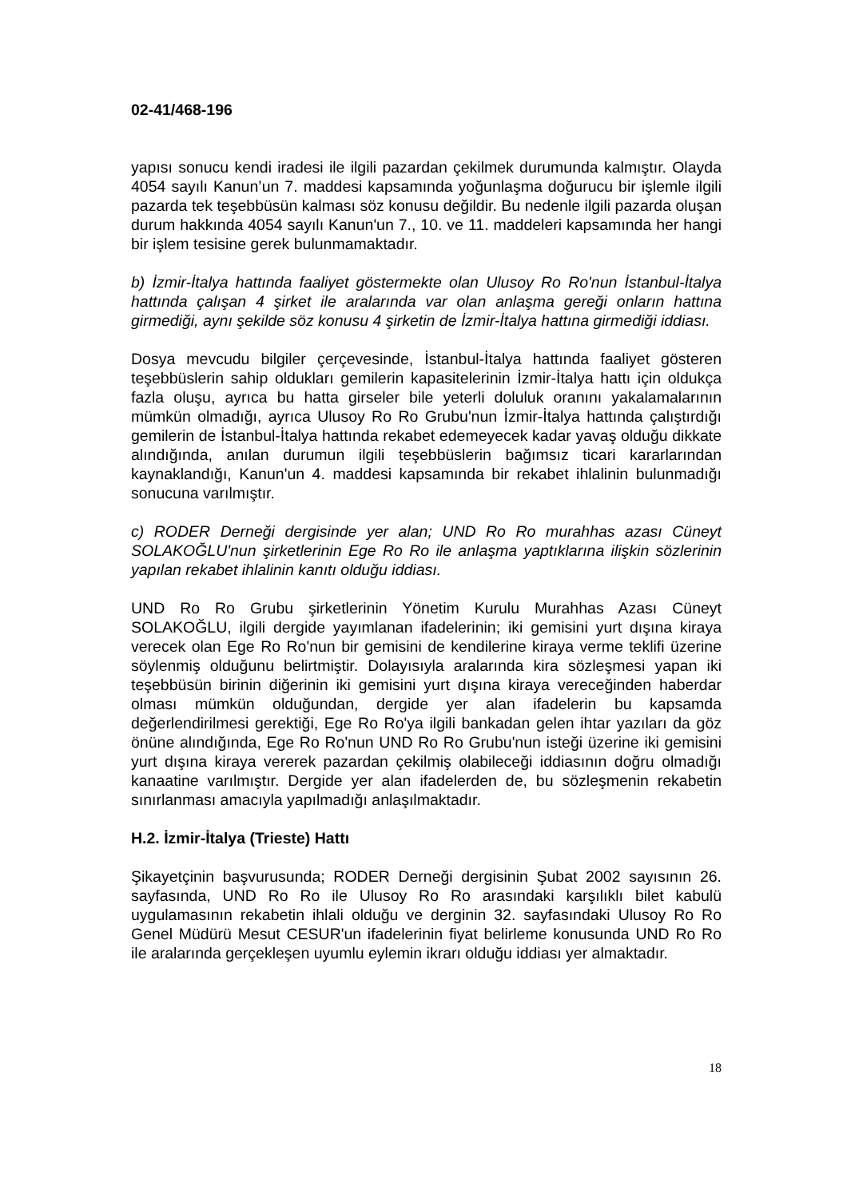02-41/468-196
yapısı sonucu kendi iradesi ile ilgili pazardan çekilmek durumunda kalmıştır. Olayda 4054 sayılı Kanun’un 7. maddesi kapsamında yoğunlaşma doğurucu bir işlemle ilgili pazarda tek teşebbüsün kalması söz konusu değildir. Bu nedenle ilgili pazarda oluşan durum hakkında 4054 sayılı Kanun'un 7., 10. ve 11. maddeleri kapsamında her hangi bir işlem tesisine gerek bulunmamaktadır.
b) İzmir-İtalya hattında faaliyet göstermekte olan Ulusoy Ro Ro'nun İstanbul-İtalya hattında çalışan 4 şirket ile aralarında var olan anlaşma gereği onların hattına girmediği, aynı şekilde söz konusu 4 şirketin de İzmir-İtalya hattına girmediği iddiası.
Dosya mevcudu bilgiler çerçevesinde, İstanbul-İtalya hattında faaliyet gösteren teşebbüslerin sahip oldukları gemilerin kapasitelerinin İzmir-İtalya hattı için oldukça fazla oluşu, ayrıca bu hatta girseler bile yeterli doluluk oranını yakalamalarının mümkün olmadığı, ayrıca Ulusoy Ro Ro Grubu'nun İzmir-İtalya hattında çalıştırdığı gemilerin de İstanbul-İtalya hattında rekabet edemeyecek kadar yavaş olduğu dikkate alındığında, anılan durumun ilgili teşebbüslerin bağımsız ticari kararlarından kaynaklandığı, Kanun'un 4. maddesi kapsamında bir rekabet ihlalinin bulunmadığı sonucuna varılmıştır.
c) RODER Derneği dergisinde yer alan; UND Ro Ro murahhas azası Cüneyt SOLAKOĞLU'nun şirketlerinin Ege Ro Ro ile anlaşma yaptıklarına ilişkin sözlerinin yapılan rekabet ihlalinin kanıtı olduğu iddiası.
UND Ro Ro Grubu şirketlerinin Yönetim Kurulu Murahhas Azası Cüneyt SOLAKOĞLU, ilgili dergide yayımlanan ifadelerinin; iki gemisini yurt dışına kiraya verecek olan Ege Ro Ro'nun bir gemisini de kendilerine kiraya verme teklifi üzerine söylenmiş olduğunu belirtmiştir. Dolayısıyla aralarında kira sözleşmesi yapan iki teşebbüsün birinin diğerinin iki gemisini yurt dışına kiraya vereceğinden haberdar olması mümkün olduğundan, dergide yer alan ifadelerin bu kapsamda değerlendirilmesi gerektiği, Ege Ro Ro'ya ilgili bankadan gelen ihtar yazıları da göz önüne alındığında, Ege Ro Ro'nun UND Ro Ro Grubu'nun isteği üzerine iki gemisini yurt dışına kiraya vererek pazardan çekilmiş olabileceği iddiasının doğru olmadığı kanaatine varılmıştır. Dergide yer alan ifadelerden de, bu sözleşmenin rekabetin sınırlanması amacıyla yapılmadığı anlaşılmaktadır.
H.2. İzmir-İtalya (Trieste) Hattı
Şikayetçinin başvurusunda; RODER Derneği dergisinin Şubat 2002 sayısının 26. sayfasında, UND Ro Ro ile Ulusoy Ro Ro arasındaki karşılıklı bilet kabulü uygulamasının rekabetin ihlali olduğu ve derginin 32. sayfasındaki Ulusoy Ro Ro Genel Müdürü Mesut CESUR'un ifadelerinin fiyat belirleme konusunda UND Ro Ro ile aralarında gerçekleşen uyumlu eylemin ikrarı olduğu iddiası yer almaktadır.
18